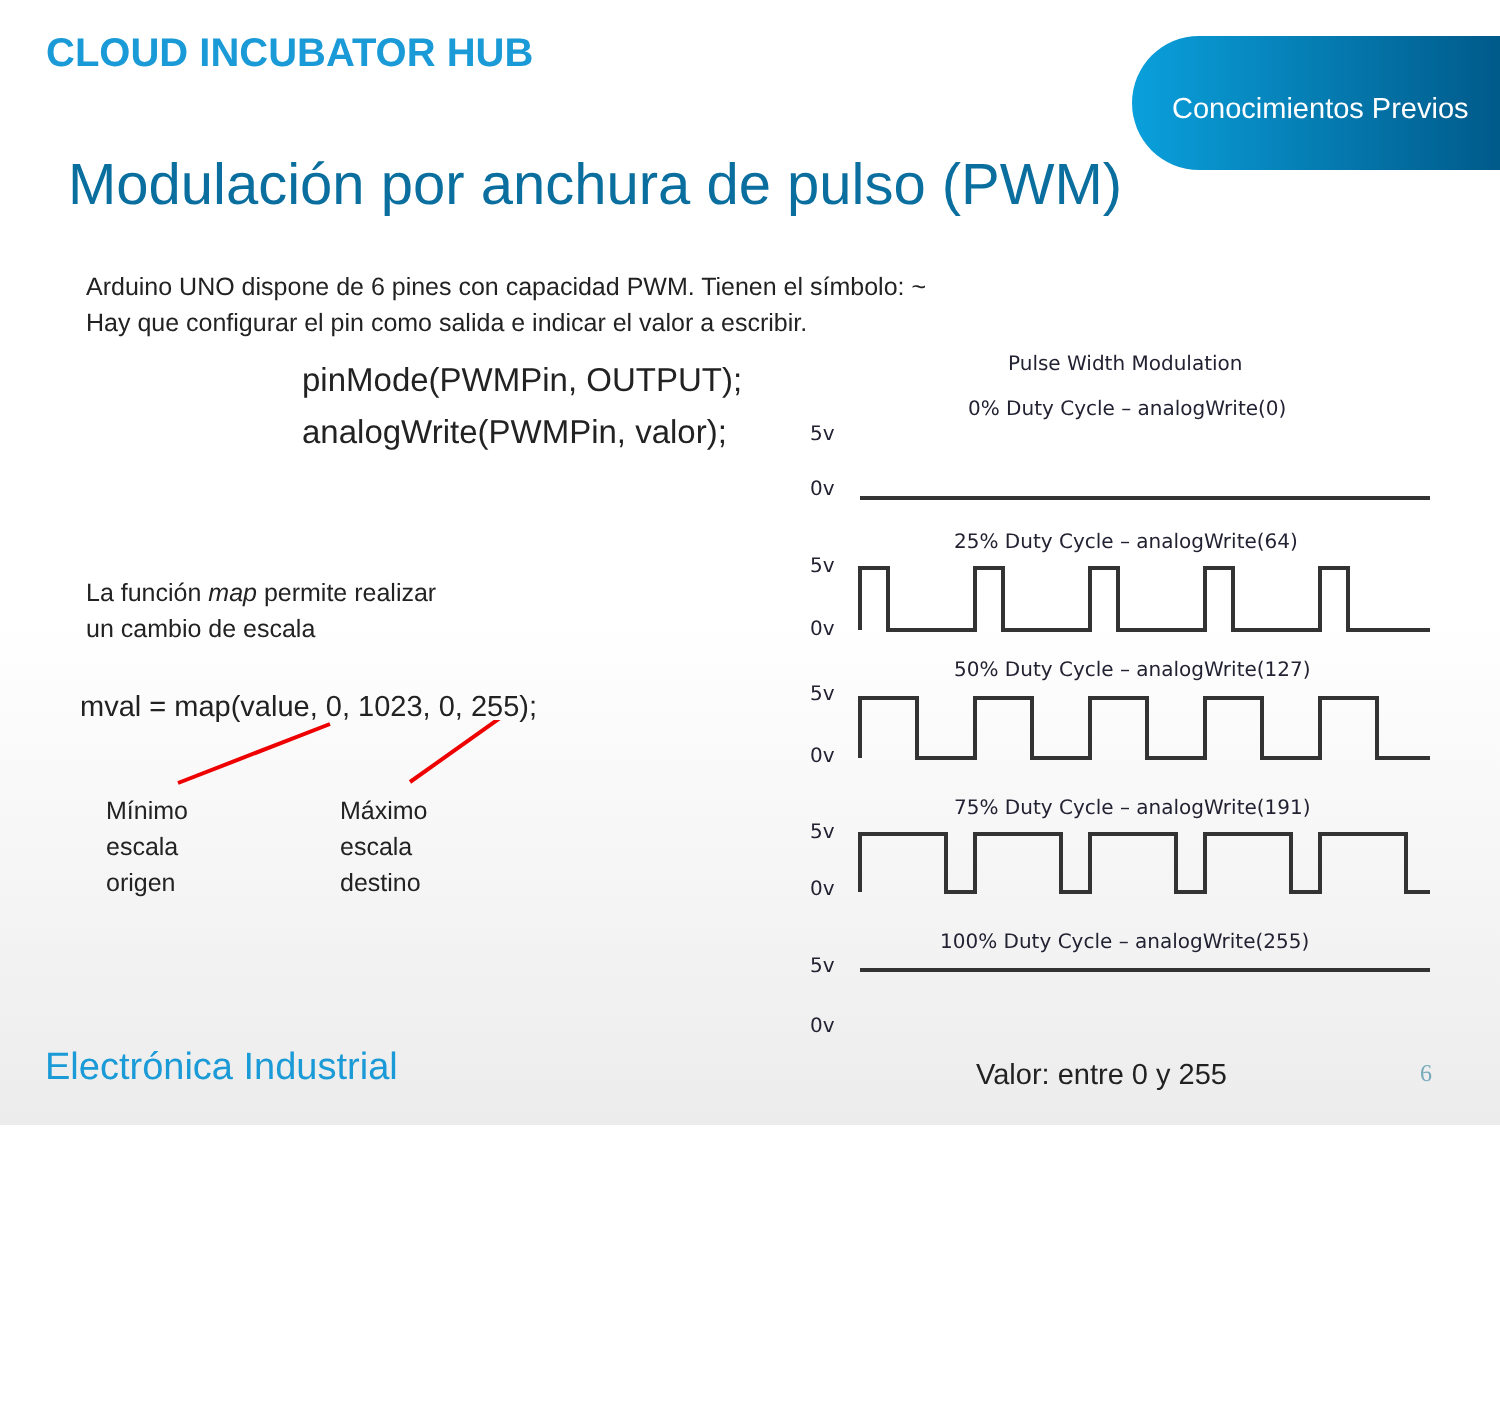CLOUD INCUBATOR HUB Conocimientos Previos
Modulación por anchura de pulso (PWM)
Arduino UNO dispone de 6 pines con capacidad PWM. Tienen el símbolo: ~
Hay que configurar el pin como salida e indicar el valor a escribir.
pinMode(PWMPin, OUTPUT);
analogWrite(PWMPin, valor);
La función map permite realizar
un cambio de escala
mval = map(value, 0, 1023, 0, 255);
Mínimo
escala
origen
Máximo
escala
destino
Pulse Width Modulation
0% Duty Cycle – analogWrite(0)
5v
0v
25% Duty Cycle – analogWrite(64)
5v
0v
50% Duty Cycle – analogWrite(127)
5v
0v
75% Duty Cycle – analogWrite(191)
5v
0v
100% Duty Cycle – analogWrite(255)
5v
0v
Valor: entre 0 y 255
Electrónica Industrial 6